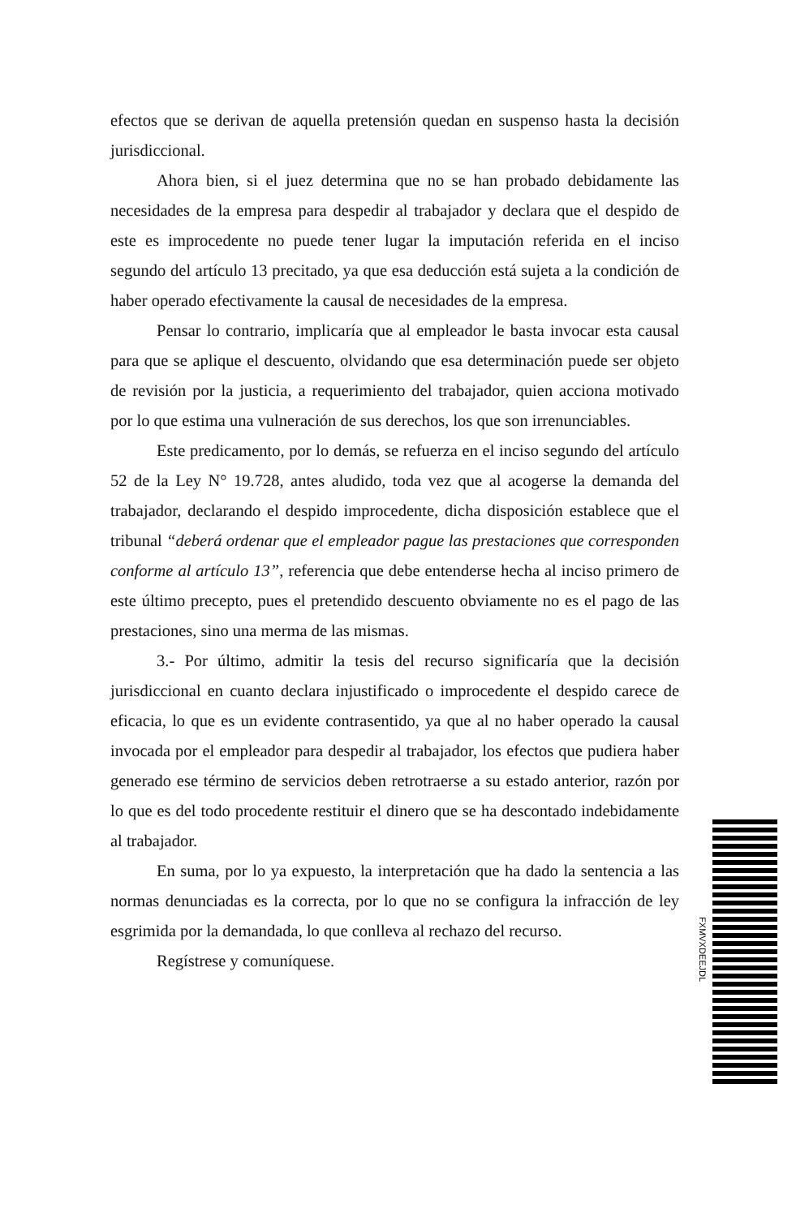efectos que se derivan de aquella pretensión quedan en suspenso hasta la decisión jurisdiccional.
Ahora bien, si el juez determina que no se han probado debidamente las necesidades de la empresa para despedir al trabajador y declara que el despido de este es improcedente no puede tener lugar la imputación referida en el inciso segundo del artículo 13 precitado, ya que esa deducción está sujeta a la condición de haber operado efectivamente la causal de necesidades de la empresa.
Pensar lo contrario, implicaría que al empleador le basta invocar esta causal para que se aplique el descuento, olvidando que esa determinación puede ser objeto de revisión por la justicia, a requerimiento del trabajador, quien acciona motivado por lo que estima una vulneración de sus derechos, los que son irrenunciables.
Este predicamento, por lo demás, se refuerza en el inciso segundo del artículo 52 de la Ley N° 19.728, antes aludido, toda vez que al acogerse la demanda del trabajador, declarando el despido improcedente, dicha disposición establece que el tribunal “deberá ordenar que el empleador pague las prestaciones que corresponden conforme al artículo 13”, referencia que debe entenderse hecha al inciso primero de este último precepto, pues el pretendido descuento obviamente no es el pago de las prestaciones, sino una merma de las mismas.
3.- Por último, admitir la tesis del recurso significaría que la decisión jurisdiccional en cuanto declara injustificado o improcedente el despido carece de eficacia, lo que es un evidente contrasentido, ya que al no haber operado la causal invocada por el empleador para despedir al trabajador, los efectos que pudiera haber generado ese término de servicios deben retrotraerse a su estado anterior, razón por lo que es del todo procedente restituir el dinero que se ha descontado indebidamente al trabajador.
En suma, por lo ya expuesto, la interpretación que ha dado la sentencia a las normas denunciadas es la correcta, por lo que no se configura la infracción de ley esgrimida por la demandada, lo que conlleva al rechazo del recurso.
Regístrese y comuníquese.
FXMVXDEEJDL